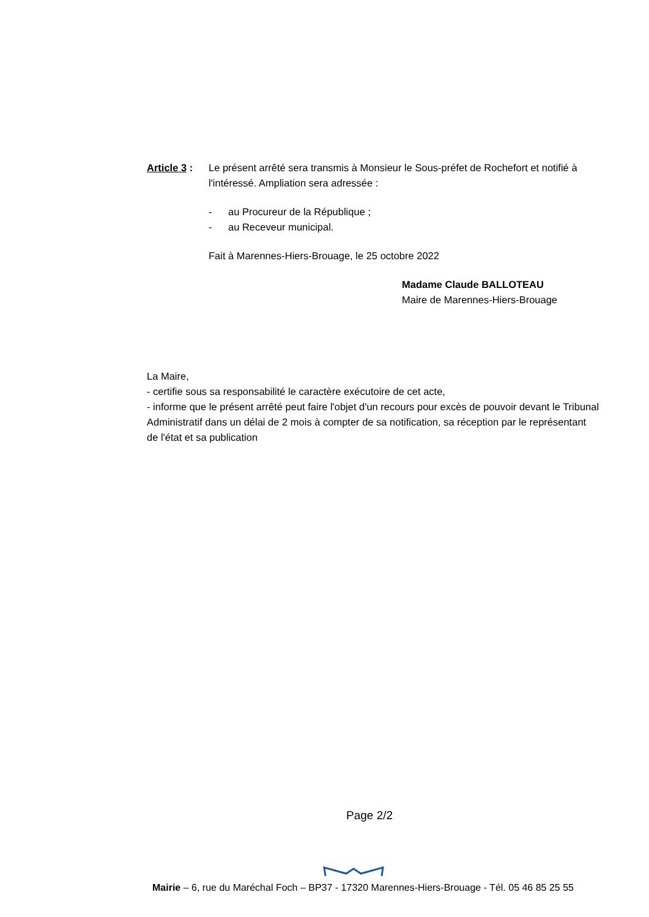Article 3 :
Le présent arrêté sera transmis à Monsieur le Sous-préfet de Rochefort et notifié à l'intéressé. Ampliation sera adressée :
- au Procureur de la République ;
- au Receveur municipal.
Fait à Marennes-Hiers-Brouage, le 25 octobre 2022
Madame Claude BALLOTEAU
Maire de Marennes-Hiers-Brouage
La Maire,
- certifie sous sa responsabilité le caractère exécutoire de cet acte,
- informe que le présent arrêté peut faire l'objet d'un recours pour excès de pouvoir devant le Tribunal Administratif dans un délai de 2 mois à compter de sa notification, sa réception par le représentant de l'état et sa publication
Page 2/2
Mairie – 6, rue du Maréchal Foch – BP37 - 17320 Marennes-Hiers-Brouage - Tél. 05 46 85 25 55